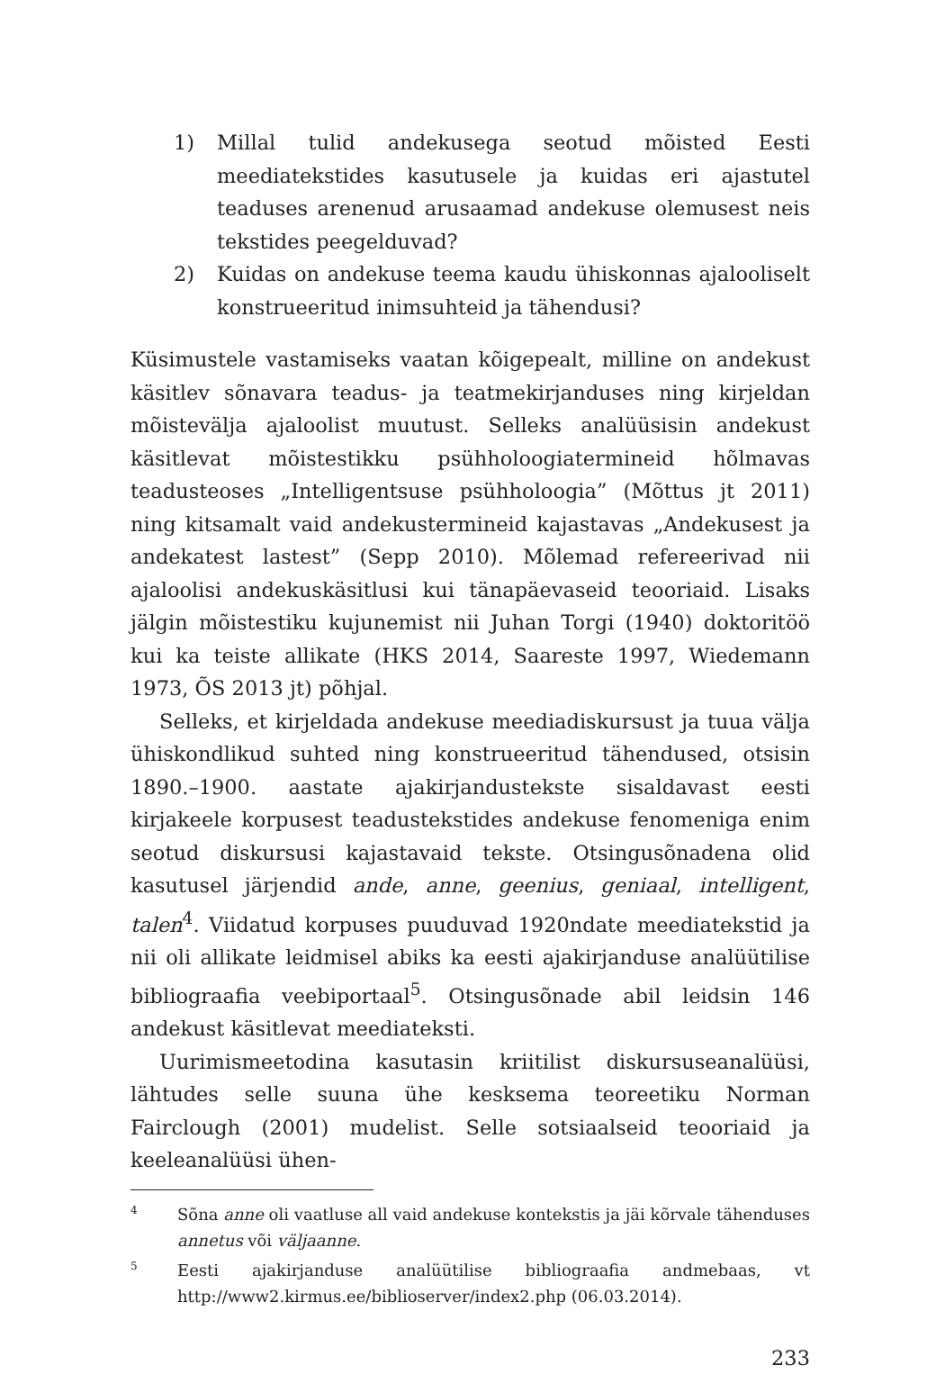1) Millal tulid andekusega seotud mõisted Eesti meediatekstides kasutusele ja kuidas eri ajastutel teaduses arenenud arusaamad andekuse olemusest neis tekstides peegelduvad?
2) Kuidas on andekuse teema kaudu ühiskonnas ajalooliselt konstrueeritud inimsuhteid ja tähendusi?
Küsimustele vastamiseks vaatan kõigepealt, milline on andekust käsitlev sõnavara teadus- ja teatmekirjanduses ning kirjeldan mõisteväl­ja ajaloolist muutust. Selleks analüüsisin andekust käsitlevat mõistestikku psühholoogiatermineid hõlmavas teadusteoses „Intelligentsuse psühholoogia” (Mõttus jt 2011) ning kitsamalt vaid andekustermineid kajastavas „Andekusest ja andekatest lastest” (Sepp 2010). Mõlemad refereerivad nii ajaloolisi andekuskäsitlusi kui tänapäevaseid teooriaid. Lisaks jälgin mõistestiku kujunemist nii Juhan Torgi (1940) doktoritöö kui ka teiste allikate (HKS 2014, Saareste 1997, Wiedemann 1973, ÕS 2013 jt) põhjal.
Selleks, et kirjeldada andekuse meediadiskursust ja tuua välja ühiskondlikud suhted ning konstrueeritud tähendused, otsisin 1890.–1900. aastate ajakirjandustekste sisaldavast eesti kirjakeele korpusest teadustekstides andekuse fenomeniga enim seotud diskursusi kajastavaid tekste. Otsingusõnadena olid kasutusel järjendid ande, anne, geenius, geniaal, intelligent, talen<sup>4</sup>. Viidatud korpuses puuduvad 1920ndate meediatekstid ja nii oli allikate leidmisel abiks ka eesti ajakirjanduse analüütilise bibliograafia veebiportaal<sup>5</sup>. Otsingusõnade abil leidsin 146 andekust käsitlevat meediateksti.
Uurimismeetodina kasutasin kriitilist diskursuseanalüüsi, lähtudes selle suuna ühe kesksema teoreetiku Norman Fairclough (2001) mudelist. Selle sotsiaalseid teooriaid ja keeleanalüüsi ühen-
4 Sõna anne oli vaatluse all vaid andekuse kontekstis ja jäi kõrvale tähenduses annetus või väljaanne.
5 Eesti ajakirjanduse analüütilise bibliograafia andmebaas, vt http://www2.kirmus.ee/biblioserver/index2.php (06.03.2014).
233